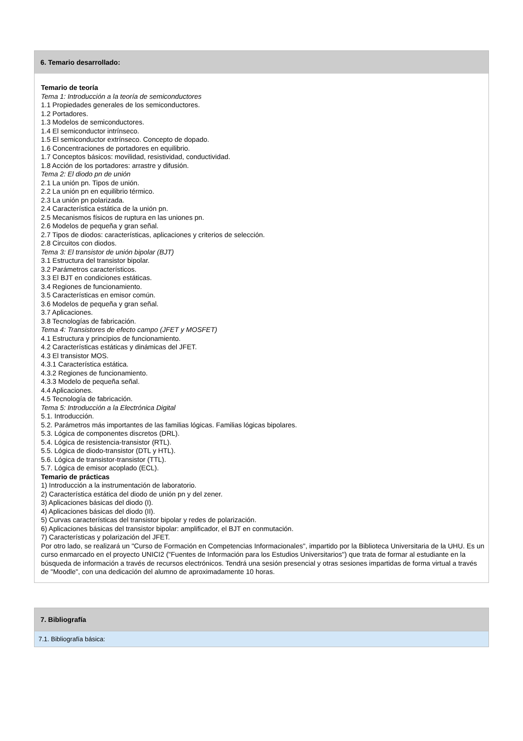6. Temario desarrollado:
Temario de teoría
Tema 1: Introducción a la teoría de semiconductores
1.1 Propiedades generales de los semiconductores.
1.2 Portadores.
1.3 Modelos de semiconductores.
1.4 El semiconductor intrínseco.
1.5 El semiconductor extrínseco. Concepto de dopado.
1.6 Concentraciones de portadores en equilibrio.
1.7 Conceptos básicos: movilidad, resistividad, conductividad.
1.8 Acción de los portadores: arrastre y difusión.
Tema 2: El diodo pn de unión
2.1 La unión pn. Tipos de unión.
2.2 La unión pn en equilibrio térmico.
2.3 La unión pn polarizada.
2.4 Característica estática de la unión pn.
2.5 Mecanismos físicos de ruptura en las uniones pn.
2.6 Modelos de pequeña y gran señal.
2.7 Tipos de diodos: características, aplicaciones y criterios de selección.
2.8 Circuitos con diodos.
Tema 3: El transistor de unión bipolar (BJT)
3.1 Estructura del transistor bipolar.
3.2 Parámetros característicos.
3.3 El BJT en condiciones estáticas.
3.4 Regiones de funcionamiento.
3.5 Características en emisor común.
3.6 Modelos de pequeña y gran señal.
3.7 Aplicaciones.
3.8 Tecnologías de fabricación.
Tema 4: Transistores de efecto campo (JFET y MOSFET)
4.1 Estructura y principios de funcionamiento.
4.2 Características estáticas y dinámicas del JFET.
4.3 El transistor MOS.
4.3.1 Característica estática.
4.3.2 Regiones de funcionamiento.
4.3.3 Modelo de pequeña señal.
4.4 Aplicaciones.
4.5 Tecnología de fabricación.
Tema 5: Introducción a la Electrónica Digital
5.1. Introducción.
5.2. Parámetros más importantes de las familias lógicas. Familias lógicas bipolares.
5.3. Lógica de componentes discretos (DRL).
5.4. Lógica de resistencia-transistor (RTL).
5.5. Lógica de diodo-transistor (DTL y HTL).
5.6. Lógica de transistor-transistor (TTL).
5.7. Lógica de emisor acoplado (ECL).
Temario de prácticas
1) Introducción a la instrumentación de laboratorio.
2) Característica estática del diodo de unión pn y del zener.
3) Aplicaciones básicas del diodo (I).
4) Aplicaciones básicas del diodo (II).
5) Curvas características del transistor bipolar y redes de polarización.
6) Aplicaciones básicas del transistor bipolar: amplificador, el BJT en conmutación.
7) Características y polarización del JFET.
Por otro lado, se realizará un "Curso de Formación en Competencias Informacionales", impartido por la Biblioteca Universitaria de la UHU. Es un curso enmarcado en el proyecto UNICI2 ("Fuentes de Información para los Estudios Universitarios") que trata de formar al estudiante en la búsqueda de información a través de recursos electrónicos. Tendrá una sesión presencial y otras sesiones impartidas de forma virtual a través de "Moodle", con una dedicación del alumno de aproximadamente 10 horas.
7. Bibliografía
7.1. Bibliografía básica: